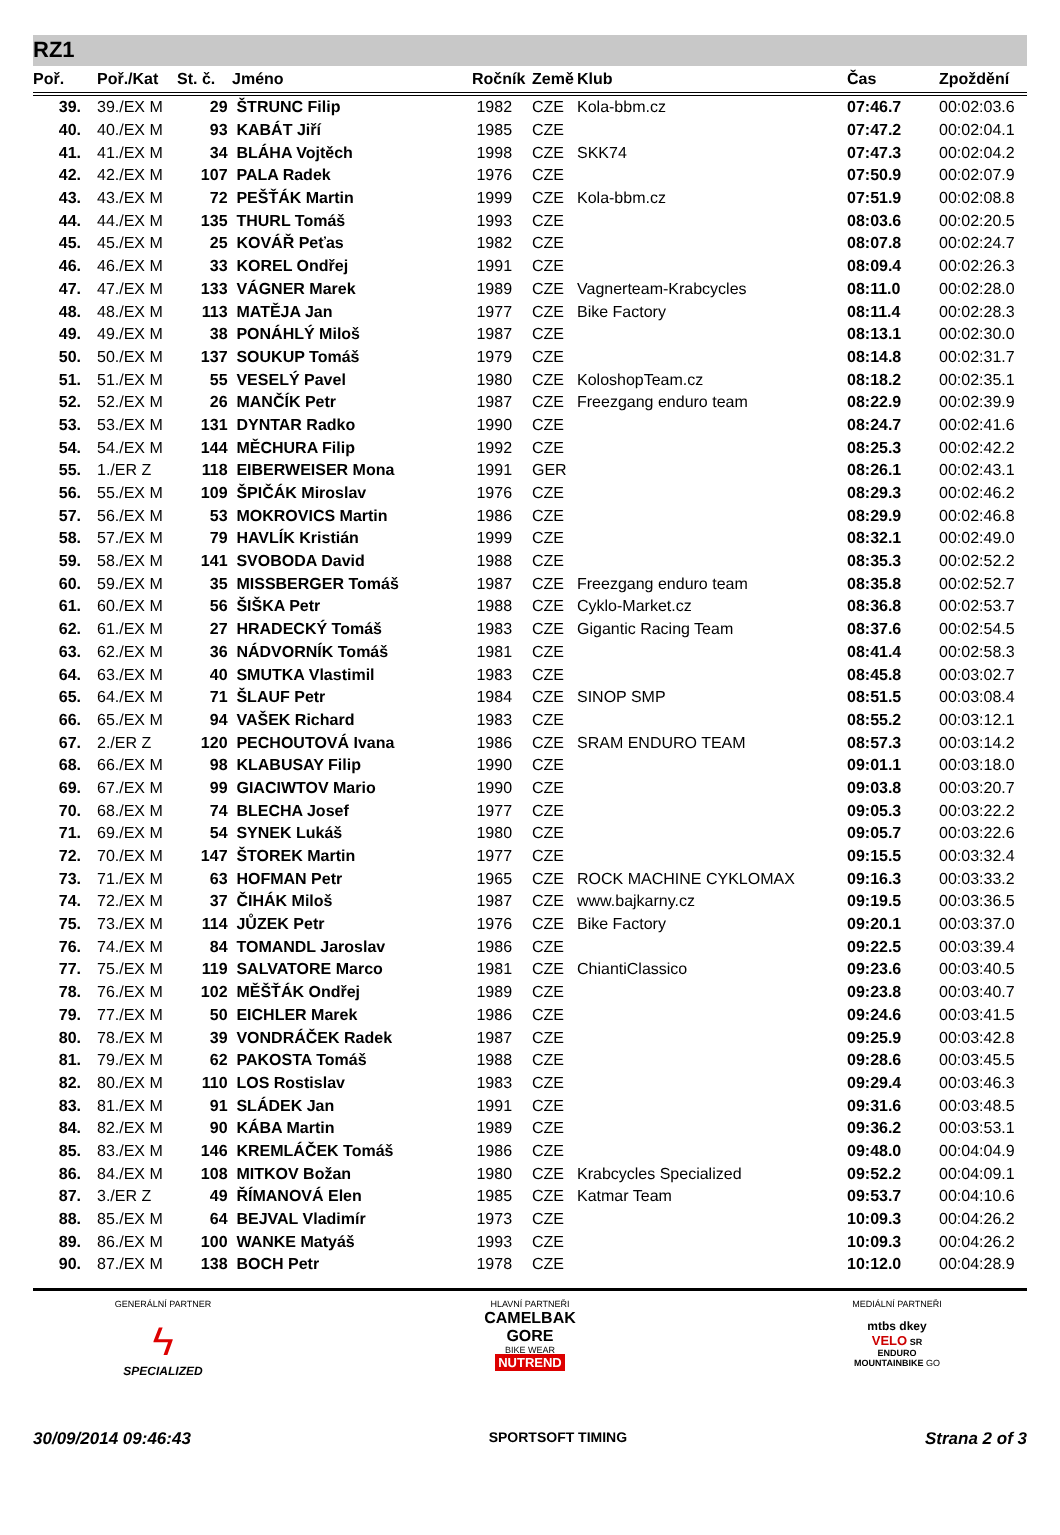RZ1
| Poř. | Poř./Kat | St. č. | Jméno | Ročník | Země | Klub | Čas | Zpoždění |
| --- | --- | --- | --- | --- | --- | --- | --- | --- |
| 39. | 39./EX M | 29 | ŠTRUNC Filip | 1982 | CZE | Kola-bbm.cz | 07:46.7 | 00:02:03.6 |
| 40. | 40./EX M | 93 | KABÁT Jiří | 1985 | CZE | | 07:47.2 | 00:02:04.1 |
| 41. | 41./EX M | 34 | BLÁHA Vojtěch | 1998 | CZE | SKK74 | 07:47.3 | 00:02:04.2 |
| 42. | 42./EX M | 107 | PALA Radek | 1976 | CZE | | 07:50.9 | 00:02:07.9 |
| 43. | 43./EX M | 72 | PEŠŤÁK Martin | 1999 | CZE | Kola-bbm.cz | 07:51.9 | 00:02:08.8 |
| 44. | 44./EX M | 135 | THURL Tomáš | 1993 | CZE | | 08:03.6 | 00:02:20.5 |
| 45. | 45./EX M | 25 | KOVÁŘ Peťas | 1982 | CZE | | 08:07.8 | 00:02:24.7 |
| 46. | 46./EX M | 33 | KOREL Ondřej | 1991 | CZE | | 08:09.4 | 00:02:26.3 |
| 47. | 47./EX M | 133 | VÁGNER Marek | 1989 | CZE | Vagnerteam-Krabcycles | 08:11.0 | 00:02:28.0 |
| 48. | 48./EX M | 113 | MATĚJA Jan | 1977 | CZE | Bike Factory | 08:11.4 | 00:02:28.3 |
| 49. | 49./EX M | 38 | PONÁHLÝ Miloš | 1987 | CZE | | 08:13.1 | 00:02:30.0 |
| 50. | 50./EX M | 137 | SOUKUP Tomáš | 1979 | CZE | | 08:14.8 | 00:02:31.7 |
| 51. | 51./EX M | 55 | VESELÝ Pavel | 1980 | CZE | KoloshopTeam.cz | 08:18.2 | 00:02:35.1 |
| 52. | 52./EX M | 26 | MANČÍK Petr | 1987 | CZE | Freezgang enduro team | 08:22.9 | 00:02:39.9 |
| 53. | 53./EX M | 131 | DYNTAR Radko | 1990 | CZE | | 08:24.7 | 00:02:41.6 |
| 54. | 54./EX M | 144 | MĚCHURA Filip | 1992 | CZE | | 08:25.3 | 00:02:42.2 |
| 55. | 1./ER Z | 118 | EIBERWEISER Mona | 1991 | GER | | 08:26.1 | 00:02:43.1 |
| 56. | 55./EX M | 109 | ŠPIČÁK Miroslav | 1976 | CZE | | 08:29.3 | 00:02:46.2 |
| 57. | 56./EX M | 53 | MOKROVICS Martin | 1986 | CZE | | 08:29.9 | 00:02:46.8 |
| 58. | 57./EX M | 79 | HAVLÍK Kristián | 1999 | CZE | | 08:32.1 | 00:02:49.0 |
| 59. | 58./EX M | 141 | SVOBODA David | 1988 | CZE | | 08:35.3 | 00:02:52.2 |
| 60. | 59./EX M | 35 | MISSBERGER Tomáš | 1987 | CZE | Freezgang enduro team | 08:35.8 | 00:02:52.7 |
| 61. | 60./EX M | 56 | ŠIŠKA Petr | 1988 | CZE | Cyklo-Market.cz | 08:36.8 | 00:02:53.7 |
| 62. | 61./EX M | 27 | HRADECKÝ Tomáš | 1983 | CZE | Gigantic Racing Team | 08:37.6 | 00:02:54.5 |
| 63. | 62./EX M | 36 | NÁDVORNÍK Tomáš | 1981 | CZE | | 08:41.4 | 00:02:58.3 |
| 64. | 63./EX M | 40 | SMUTKA Vlastimil | 1983 | CZE | | 08:45.8 | 00:03:02.7 |
| 65. | 64./EX M | 71 | ŠLAUF Petr | 1984 | CZE | SINOP SMP | 08:51.5 | 00:03:08.4 |
| 66. | 65./EX M | 94 | VAŠEK Richard | 1983 | CZE | | 08:55.2 | 00:03:12.1 |
| 67. | 2./ER Z | 120 | PECHOUTOVÁ Ivana | 1986 | CZE | SRAM ENDURO TEAM | 08:57.3 | 00:03:14.2 |
| 68. | 66./EX M | 98 | KLABUSAY Filip | 1990 | CZE | | 09:01.1 | 00:03:18.0 |
| 69. | 67./EX M | 99 | GIACIWTOV Mario | 1990 | CZE | | 09:03.8 | 00:03:20.7 |
| 70. | 68./EX M | 74 | BLECHA Josef | 1977 | CZE | | 09:05.3 | 00:03:22.2 |
| 71. | 69./EX M | 54 | SYNEK Lukáš | 1980 | CZE | | 09:05.7 | 00:03:22.6 |
| 72. | 70./EX M | 147 | ŠTOREK Martin | 1977 | CZE | | 09:15.5 | 00:03:32.4 |
| 73. | 71./EX M | 63 | HOFMAN Petr | 1965 | CZE | ROCK MACHINE CYKLOMAX | 09:16.3 | 00:03:33.2 |
| 74. | 72./EX M | 37 | ČIHÁK Miloš | 1987 | CZE | www.bajkarny.cz | 09:19.5 | 00:03:36.5 |
| 75. | 73./EX M | 114 | JŮZEK Petr | 1976 | CZE | Bike Factory | 09:20.1 | 00:03:37.0 |
| 76. | 74./EX M | 84 | TOMANDL Jaroslav | 1986 | CZE | | 09:22.5 | 00:03:39.4 |
| 77. | 75./EX M | 119 | SALVATORE Marco | 1981 | CZE | ChiantiClassico | 09:23.6 | 00:03:40.5 |
| 78. | 76./EX M | 102 | MĚŠŤÁK Ondřej | 1989 | CZE | | 09:23.8 | 00:03:40.7 |
| 79. | 77./EX M | 50 | EICHLER Marek | 1986 | CZE | | 09:24.6 | 00:03:41.5 |
| 80. | 78./EX M | 39 | VONDRÁČEK Radek | 1987 | CZE | | 09:25.9 | 00:03:42.8 |
| 81. | 79./EX M | 62 | PAKOSTA Tomáš | 1988 | CZE | | 09:28.6 | 00:03:45.5 |
| 82. | 80./EX M | 110 | LOS Rostislav | 1983 | CZE | | 09:29.4 | 00:03:46.3 |
| 83. | 81./EX M | 91 | SLÁDEK Jan | 1991 | CZE | | 09:31.6 | 00:03:48.5 |
| 84. | 82./EX M | 90 | KÁBA Martin | 1989 | CZE | | 09:36.2 | 00:03:53.1 |
| 85. | 83./EX M | 146 | KREMLÁČEK Tomáš | 1986 | CZE | | 09:48.0 | 00:04:04.9 |
| 86. | 84./EX M | 108 | MITKOV Božan | 1980 | CZE | Krabcycles Specialized | 09:52.2 | 00:04:09.1 |
| 87. | 3./ER Z | 49 | ŘÍMANOVÁ Elen | 1985 | CZE | Katmar Team | 09:53.7 | 00:04:10.6 |
| 88. | 85./EX M | 64 | BEJVAL Vladimír | 1973 | CZE | | 10:09.3 | 00:04:26.2 |
| 89. | 86./EX M | 100 | WANKE Matyáš | 1993 | CZE | | 10:09.3 | 00:04:26.2 |
| 90. | 87./EX M | 138 | BOCH Petr | 1978 | CZE | | 10:12.0 | 00:04:28.9 |
GENERÁLNÍ PARTNER
ϟ
SPECIALIZED
HLAVNÍ PARTNEŘI
CAMELBAK
GORE
BIKE WEAR
NUTREND
MEDIÁLNÍ PARTNEŘI
mtbs dkey
VELO SR
ENDURO
MOUNTAINBIKE GO
30/09/2014 09:46:43 SPORTSOFT TIMING Strana 2 of 3